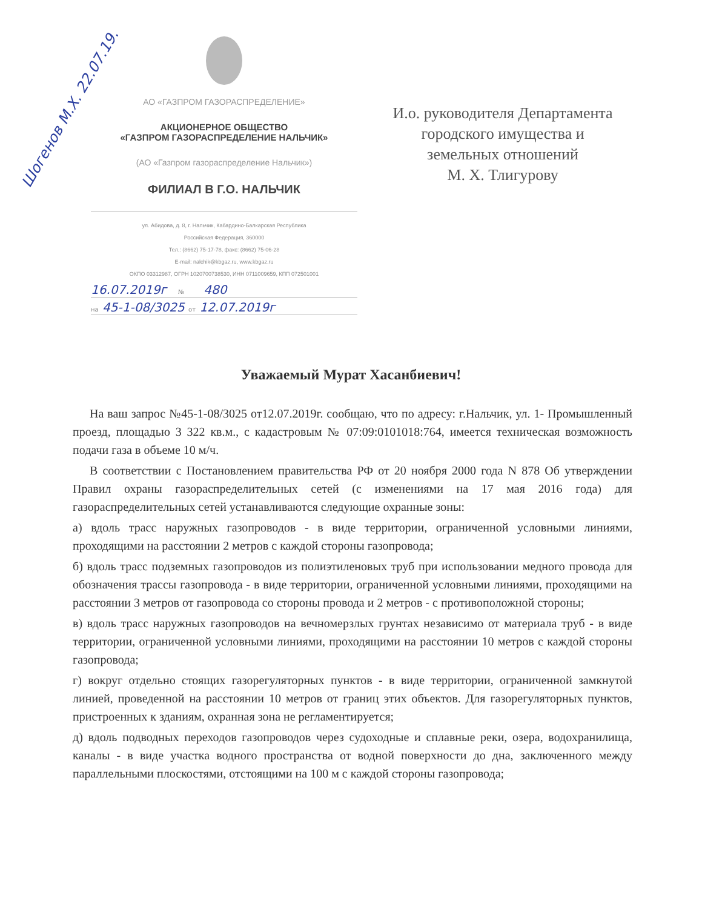АО «ГАЗПРОМ ГАЗОРАСПРЕДЕЛЕНИЕ»
АКЦИОНЕРНОЕ ОБЩЕСТВО
«ГАЗПРОМ ГАЗОРАСПРЕДЕЛЕНИЕ НАЛЬЧИК»
(АО «Газпром газораспределение Нальчик»)
ФИЛИАЛ В Г.О. НАЛЬЧИК
ул. Абидова, д. 8, г. Нальчик, Кабардино-Балкарская Республика
Российская Федерация, 360000
Тел.: (8662) 75-17-78, факс: (8662) 75-06-28
E-mail: nalchik@kbgaz.ru, www.kbgaz.ru
ОКПО 03312987, ОГРН 1020700738530, ИНН 0711009659, КПП 072501001
16.07.2019г № 480
на 45-1-08/3025 от 12.07.2019г
И.о. руководителя Департамента городского имущества и земельных отношений
М. Х. Тлигурову
Шогенов М.Х. 22.07.19.
Уважаемый Мурат Хасанбиевич!
На ваш запрос №45-1-08/3025 от12.07.2019г. сообщаю, что по адресу: г.Нальчик, ул. 1- Промышленный проезд, площадью 3 322 кв.м., с кадастровым № 07:09:0101018:764, имеется техническая возможность подачи газа в объеме 10 м/ч.
В соответствии с Постановлением правительства РФ от 20 ноября 2000 года N 878 Об утверждении Правил охраны газораспределительных сетей (с изменениями на 17 мая 2016 года) для газораспределительных сетей устанавливаются следующие охранные зоны:
а) вдоль трасс наружных газопроводов - в виде территории, ограниченной условными линиями, проходящими на расстоянии 2 метров с каждой стороны газопровода;
б) вдоль трасс подземных газопроводов из полиэтиленовых труб при использовании медного провода для обозначения трассы газопровода - в виде территории, ограниченной условными линиями, проходящими на расстоянии 3 метров от газопровода со стороны провода и 2 метров - с противоположной стороны;
в) вдоль трасс наружных газопроводов на вечномерзлых грунтах независимо от материала труб - в виде территории, ограниченной условными линиями, проходящими на расстоянии 10 метров с каждой стороны газопровода;
г) вокруг отдельно стоящих газорегуляторных пунктов - в виде территории, ограниченной замкнутой линией, проведенной на расстоянии 10 метров от границ этих объектов. Для газорегуляторных пунктов, пристроенных к зданиям, охранная зона не регламентируется;
д) вдоль подводных переходов газопроводов через судоходные и сплавные реки, озера, водохранилища, каналы - в виде участка водного пространства от водной поверхности до дна, заключенного между параллельными плоскостями, отстоящими на 100 м с каждой стороны газопровода;